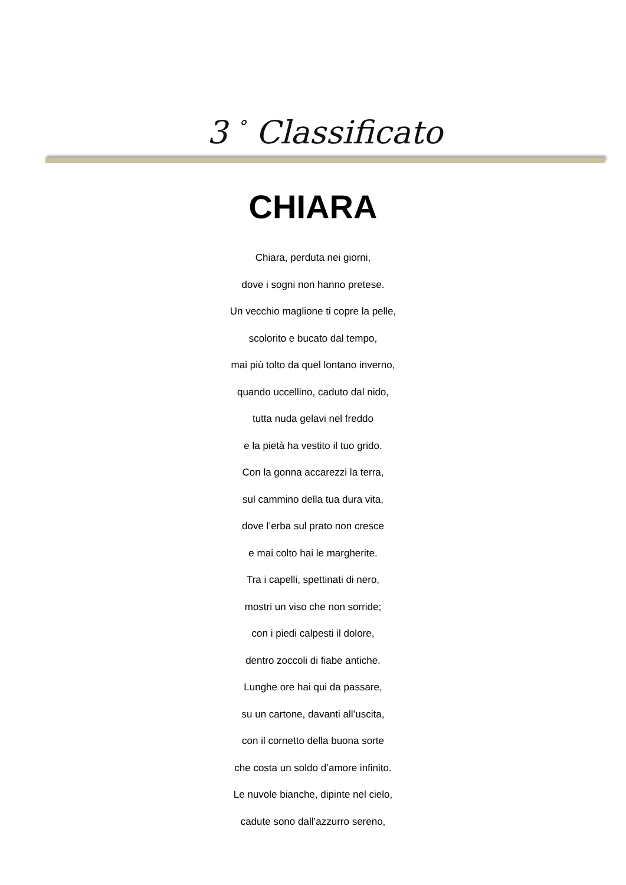3 <sup>°</sup> Classificato
CHIARA
Chiara, perduta nei giorni,
dove i sogni non hanno pretese.
Un vecchio maglione ti copre la pelle,
scolorito e bucato dal tempo,
mai più tolto da quel lontano inverno,
quando uccellino, caduto dal nido,
tutta nuda gelavi nel freddo
e la pietà ha vestito il tuo grido.
Con la gonna accarezzi la terra,
sul cammino della tua dura vita,
dove l’erba sul prato non cresce
e mai colto hai le margherite.
Tra i capelli, spettinati di nero,
mostri un viso che non sorride;
con i piedi calpesti il dolore,
dentro zoccoli di fiabe antiche.
Lunghe ore hai qui da passare,
su un cartone, davanti all’uscita,
con il cornetto della buona sorte
che costa un soldo d’amore infinito.
Le nuvole bianche, dipinte nel cielo,
cadute sono dall’azzurro sereno,